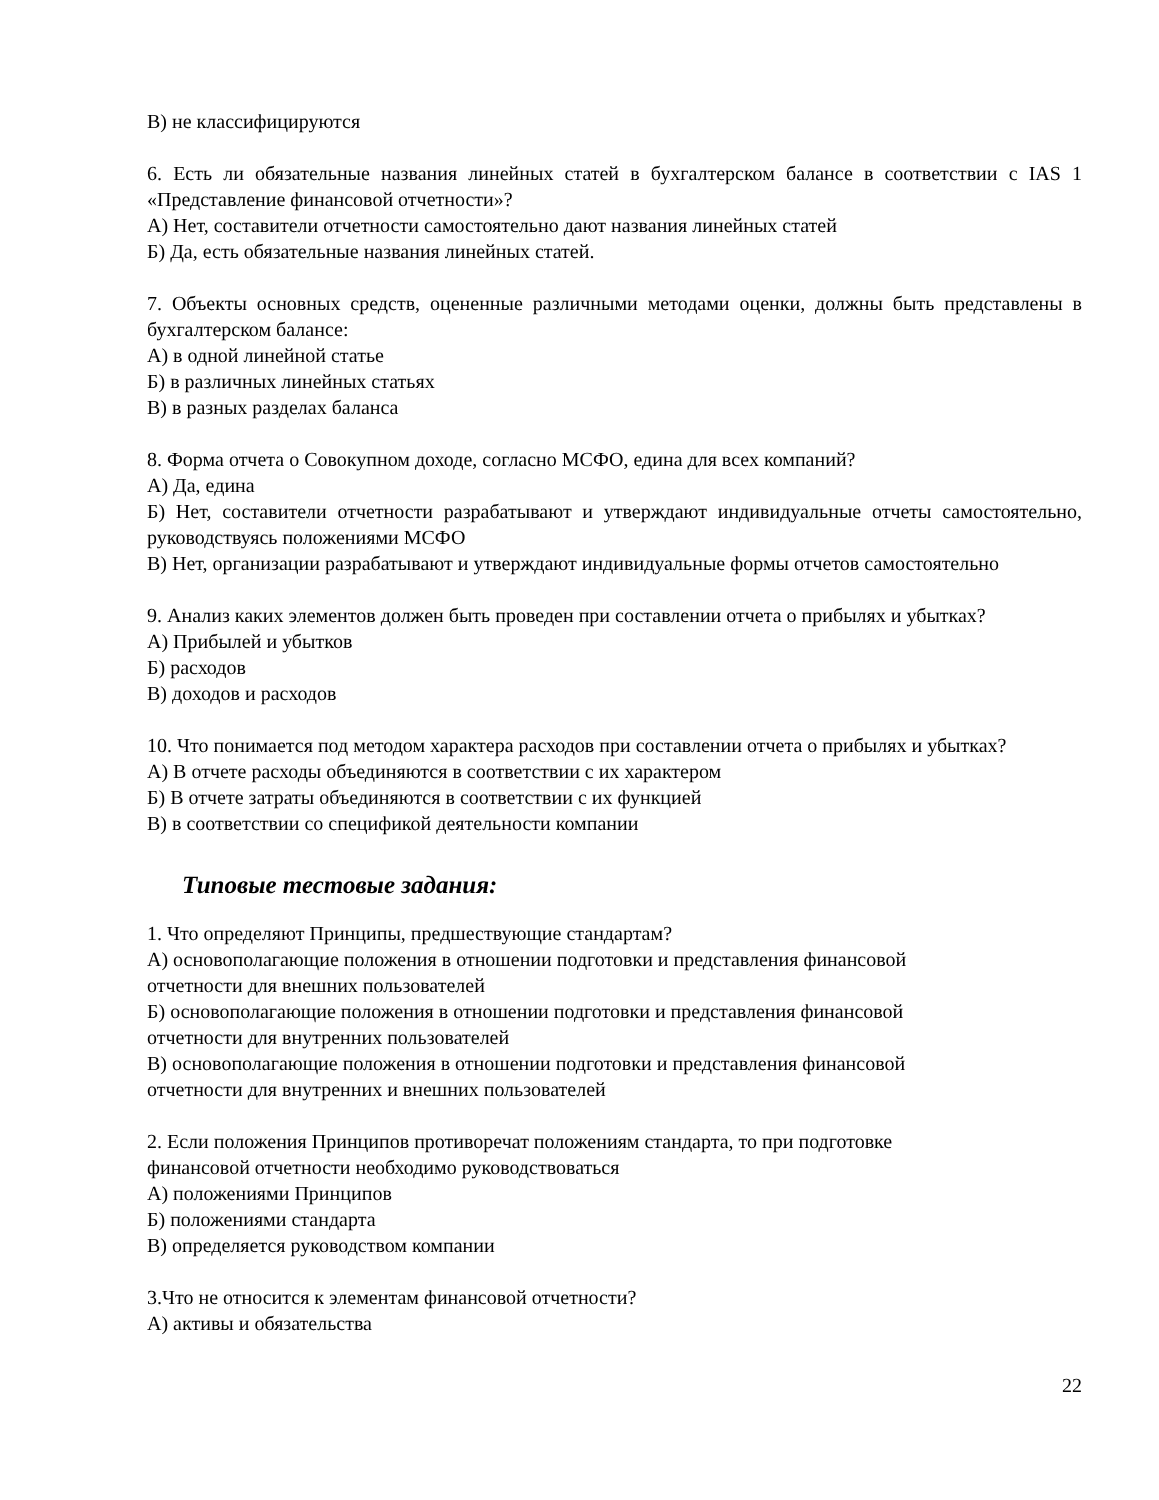В) не классифицируются
6. Есть ли обязательные названия линейных статей в бухгалтерском балансе в соответствии с IAS 1 «Представление финансовой отчетности»?
А) Нет, составители отчетности самостоятельно дают названия линейных статей
Б) Да, есть обязательные названия линейных статей.
7. Объекты основных средств, оцененные различными методами оценки, должны быть представлены в бухгалтерском балансе:
А) в одной линейной статье
Б) в различных линейных статьях
В) в разных разделах баланса
8. Форма отчета о Совокупном доходе, согласно МСФО, едина для всех компаний?
А) Да, едина
Б) Нет, составители отчетности разрабатывают и утверждают индивидуальные отчеты самостоятельно, руководствуясь положениями МСФО
В) Нет, организации разрабатывают и утверждают индивидуальные формы отчетов самостоятельно
9. Анализ каких элементов должен быть проведен при составлении отчета о прибылях и убытках?
А) Прибылей и убытков
Б) расходов
В) доходов и расходов
10. Что понимается под методом характера расходов при составлении отчета о прибылях и убытках?
А) В отчете расходы объединяются в соответствии с их характером
Б) В отчете затраты объединяются в соответствии с их функцией
В) в соответствии со спецификой деятельности компании
Типовые тестовые задания:
1. Что определяют Принципы, предшествующие стандартам?
А) основополагающие положения в отношении подготовки и представления финансовой
отчетности для внешних пользователей
Б) основополагающие положения в отношении подготовки и представления финансовой
отчетности для внутренних пользователей
В) основополагающие положения в отношении подготовки и представления финансовой
отчетности для внутренних и внешних пользователей
2. Если положения Принципов противоречат положениям стандарта, то при подготовке
финансовой отчетности необходимо руководствоваться
А) положениями Принципов
Б) положениями стандарта
В) определяется руководством компании
3.Что не относится к элементам финансовой отчетности?
А) активы и обязательства
22